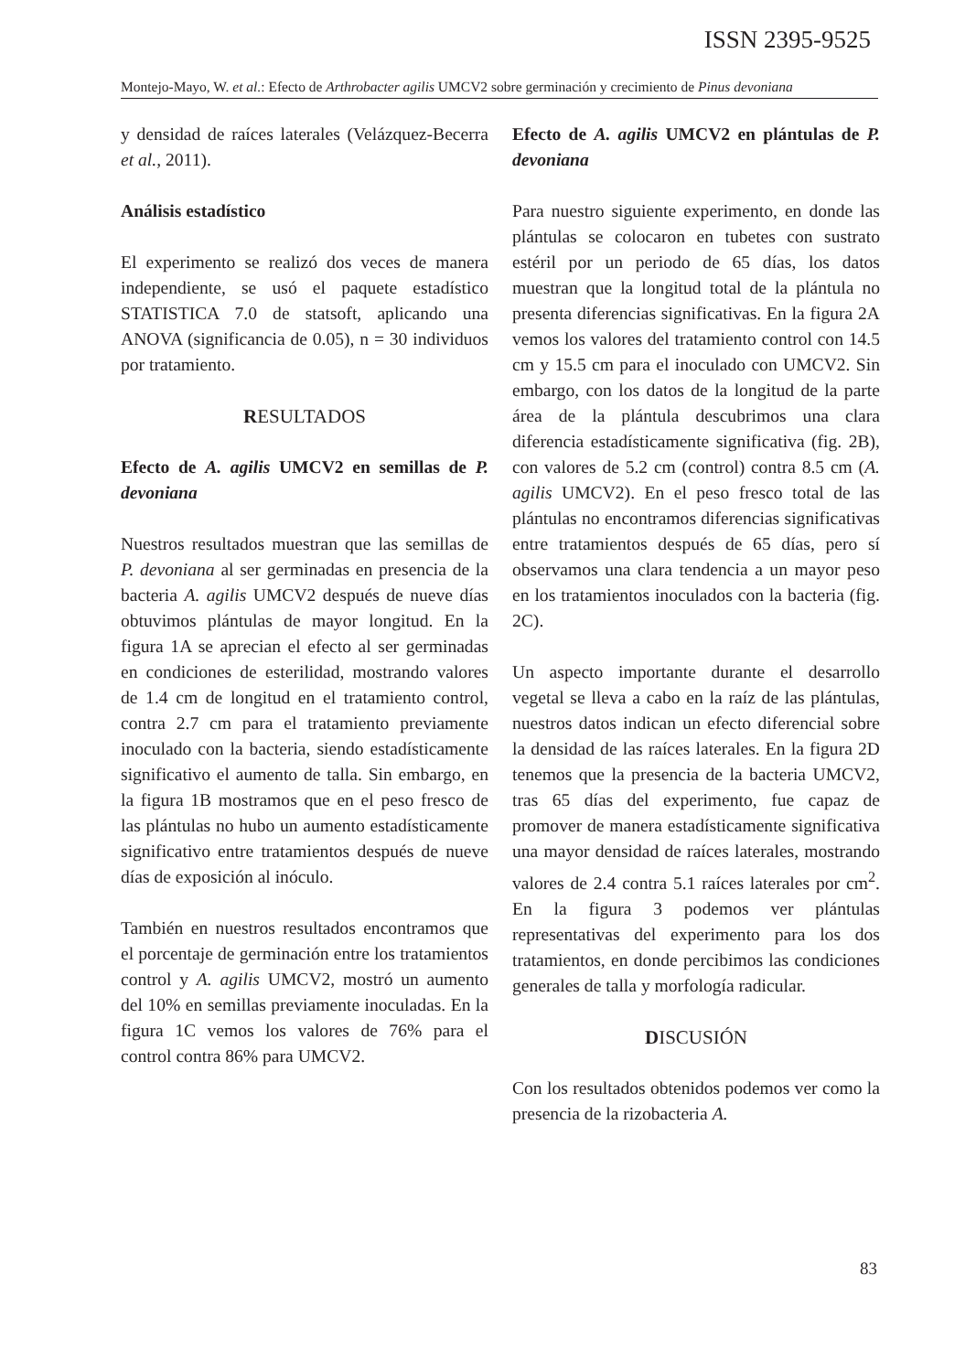ISSN 2395-9525
Montejo-Mayo, W. et al.: Efecto de Arthrobacter agilis UMCV2 sobre germinación y crecimiento de Pinus devoniana
y densidad de raíces laterales (Velázquez-Becerra et al., 2011).
Análisis estadístico
El experimento se realizó dos veces de manera independiente, se usó el paquete estadístico STATISTICA 7.0 de statsoft, aplicando una ANOVA (significancia de 0.05), n = 30 individuos por tratamiento.
RESULTADOS
Efecto de A. agilis UMCV2 en semillas de P. devoniana
Nuestros resultados muestran que las semillas de P. devoniana al ser germinadas en presencia de la bacteria A. agilis UMCV2 después de nueve días obtuvimos plántulas de mayor longitud. En la figura 1A se aprecian el efecto al ser germinadas en condiciones de esterilidad, mostrando valores de 1.4 cm de longitud en el tratamiento control, contra 2.7 cm para el tratamiento previamente inoculado con la bacteria, siendo estadísticamente significativo el aumento de talla. Sin embargo, en la figura 1B mostramos que en el peso fresco de las plántulas no hubo un aumento estadísticamente significativo entre tratamientos después de nueve días de exposición al inóculo.
También en nuestros resultados encontramos que el porcentaje de germinación entre los tratamientos control y A. agilis UMCV2, mostró un aumento del 10% en semillas previamente inoculadas. En la figura 1C vemos los valores de 76% para el control contra 86% para UMCV2.
Efecto de A. agilis UMCV2 en plántulas de P. devoniana
Para nuestro siguiente experimento, en donde las plántulas se colocaron en tubetes con sustrato estéril por un periodo de 65 días, los datos muestran que la longitud total de la plántula no presenta diferencias significativas. En la figura 2A vemos los valores del tratamiento control con 14.5 cm y 15.5 cm para el inoculado con UMCV2. Sin embargo, con los datos de la longitud de la parte área de la plántula descubrimos una clara diferencia estadísticamente significativa (fig. 2B), con valores de 5.2 cm (control) contra 8.5 cm (A. agilis UMCV2). En el peso fresco total de las plántulas no encontramos diferencias significativas entre tratamientos después de 65 días, pero sí observamos una clara tendencia a un mayor peso en los tratamientos inoculados con la bacteria (fig. 2C).
Un aspecto importante durante el desarrollo vegetal se lleva a cabo en la raíz de las plántulas, nuestros datos indican un efecto diferencial sobre la densidad de las raíces laterales. En la figura 2D tenemos que la presencia de la bacteria UMCV2, tras 65 días del experimento, fue capaz de promover de manera estadísticamente significativa una mayor densidad de raíces laterales, mostrando valores de 2.4 contra 5.1 raíces laterales por cm<sup>2</sup>. En la figura 3 podemos ver plántulas representativas del experimento para los dos tratamientos, en donde percibimos las condiciones generales de talla y morfología radicular.
DISCUSIÓN
Con los resultados obtenidos podemos ver como la presencia de la rizobacteria A.
83